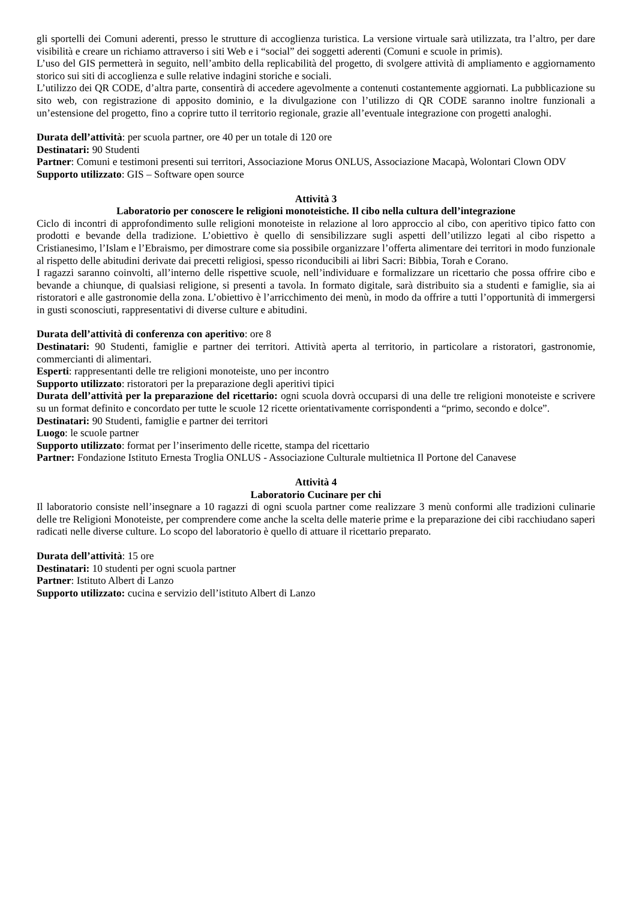gli sportelli dei Comuni aderenti, presso le strutture di accoglienza turistica. La versione virtuale sarà utilizzata, tra l’altro, per dare visibilità e creare un richiamo attraverso i siti Web e i “social” dei soggetti aderenti (Comuni e scuole in primis).
L’uso del GIS permetterà in seguito, nell’ambito della replicabilità del progetto, di svolgere attività di ampliamento e aggiornamento storico sui siti di accoglienza e sulle relative indagini storiche e sociali.
L’utilizzo dei QR CODE, d’altra parte, consentirà di accedere agevolmente a contenuti costantemente aggiornati. La pubblicazione su sito web, con registrazione di apposito dominio, e la divulgazione con l’utilizzo di QR CODE saranno inoltre funzionali a un’estensione del progetto, fino a coprire tutto il territorio regionale, grazie all’eventuale integrazione con progetti analoghi.
Durata dell’attività: per scuola partner, ore 40 per un totale di 120 ore
Destinatari: 90 Studenti
Partner: Comuni e testimoni presenti sui territori, Associazione Morus ONLUS, Associazione Macapà, Wolontari Clown ODV
Supporto utilizzato: GIS – Software open source
Attività 3
Laboratorio per conoscere le religioni monoteistiche. Il cibo nella cultura dell’integrazione
Ciclo di incontri di approfondimento sulle religioni monoteiste in relazione al loro approccio al cibo, con aperitivo tipico fatto con prodotti e bevande della tradizione. L’obiettivo è quello di sensibilizzare sugli aspetti dell’utilizzo legati al cibo rispetto a Cristianesimo, l’Islam e l’Ebraismo, per dimostrare come sia possibile organizzare l’offerta alimentare dei territori in modo funzionale al rispetto delle abitudini derivate dai precetti religiosi, spesso riconducibili ai libri Sacri: Bibbia, Torah e Corano.
I ragazzi saranno coinvolti, all’interno delle rispettive scuole, nell’individuare e formalizzare un ricettario che possa offrire cibo e bevande a chiunque, di qualsiasi religione, si presenti a tavola. In formato digitale, sarà distribuito sia a studenti e famiglie, sia ai ristoratori e alle gastronomie della zona. L’obiettivo è l’arricchimento dei menù, in modo da offrire a tutti l’opportunità di immergersi in gusti sconosciuti, rappresentativi di diverse culture e abitudini.
Durata dell’attività di conferenza con aperitivo: ore 8
Destinatari: 90 Studenti, famiglie e partner dei territori. Attività aperta al territorio, in particolare a ristoratori, gastronomie, commercianti di alimentari.
Esperti: rappresentanti delle tre religioni monoteiste, uno per incontro
Supporto utilizzato: ristoratori per la preparazione degli aperitivi tipici
Durata dell’attività per la preparazione del ricettario: ogni scuola dovrà occuparsi di una delle tre religioni monoteiste e scrivere su un format definito e concordato per tutte le scuole 12 ricette orientativamente corrispondenti a “primo, secondo e dolce”.
Destinatari: 90 Studenti, famiglie e partner dei territori
Luogo: le scuole partner
Supporto utilizzato: format per l’inserimento delle ricette, stampa del ricettario
Partner: Fondazione Istituto Ernesta Troglia ONLUS - Associazione Culturale multietnica Il Portone del Canavese
Attività 4
Laboratorio Cucinare per chi
Il laboratorio consiste nell’insegnare a 10 ragazzi di ogni scuola partner come realizzare 3 menù conformi alle tradizioni culinarie delle tre Religioni Monoteiste, per comprendere come anche la scelta delle materie prime e la preparazione dei cibi racchiudano saperi radicati nelle diverse culture. Lo scopo del laboratorio è quello di attuare il ricettario preparato.
Durata dell’attività: 15 ore
Destinatari: 10 studenti per ogni scuola partner
Partner: Istituto Albert di Lanzo
Supporto utilizzato: cucina e servizio dell’istituto Albert di Lanzo